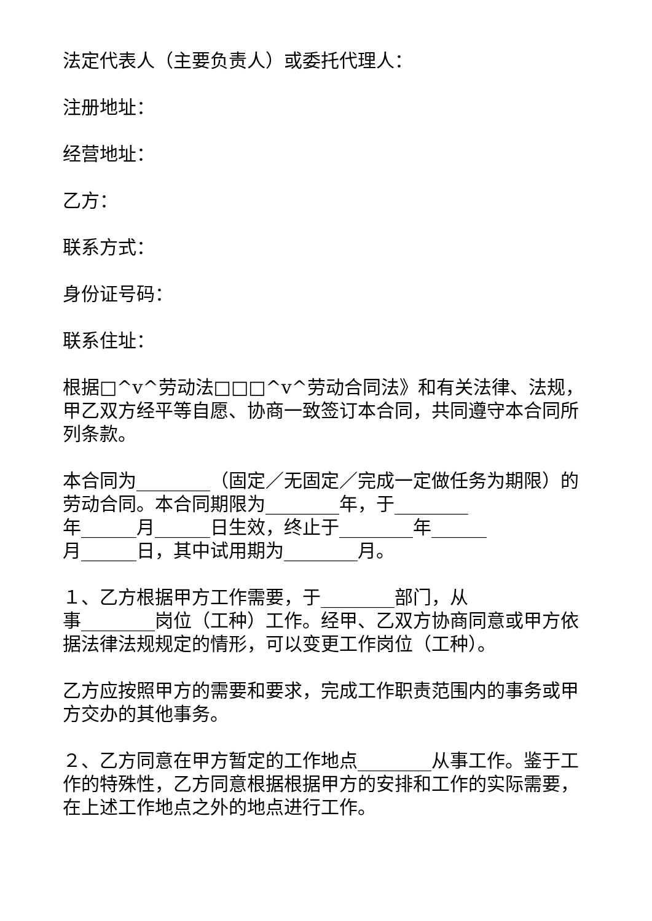法定代表人（主要负责人）或委托代理人：
注册地址：
经营地址：
乙方：
联系方式：
身份证号码：
联系住址：
根据□^v^劳动法□□□^v^劳动合同法》和有关法律、法规，甲乙双方经平等自愿、协商一致签订本合同，共同遵守本合同所列条款。
本合同为________（固定／无固定／完成一定做任务为期限）的劳动合同。本合同期限为________年，于________
年______月______日生效，终止于________年______
月______日，其中试用期为________月。
１、乙方根据甲方工作需要，于________部门，从
事________岗位（工种）工作。经甲、乙双方协商同意或甲方依据法律法规规定的情形，可以变更工作岗位（工种）。
乙方应按照甲方的需要和要求，完成工作职责范围内的事务或甲方交办的其他事务。
２、乙方同意在甲方暂定的工作地点________从事工作。鉴于工作的特殊性，乙方同意根据根据甲方的安排和工作的实际需要，在上述工作地点之外的地点进行工作。